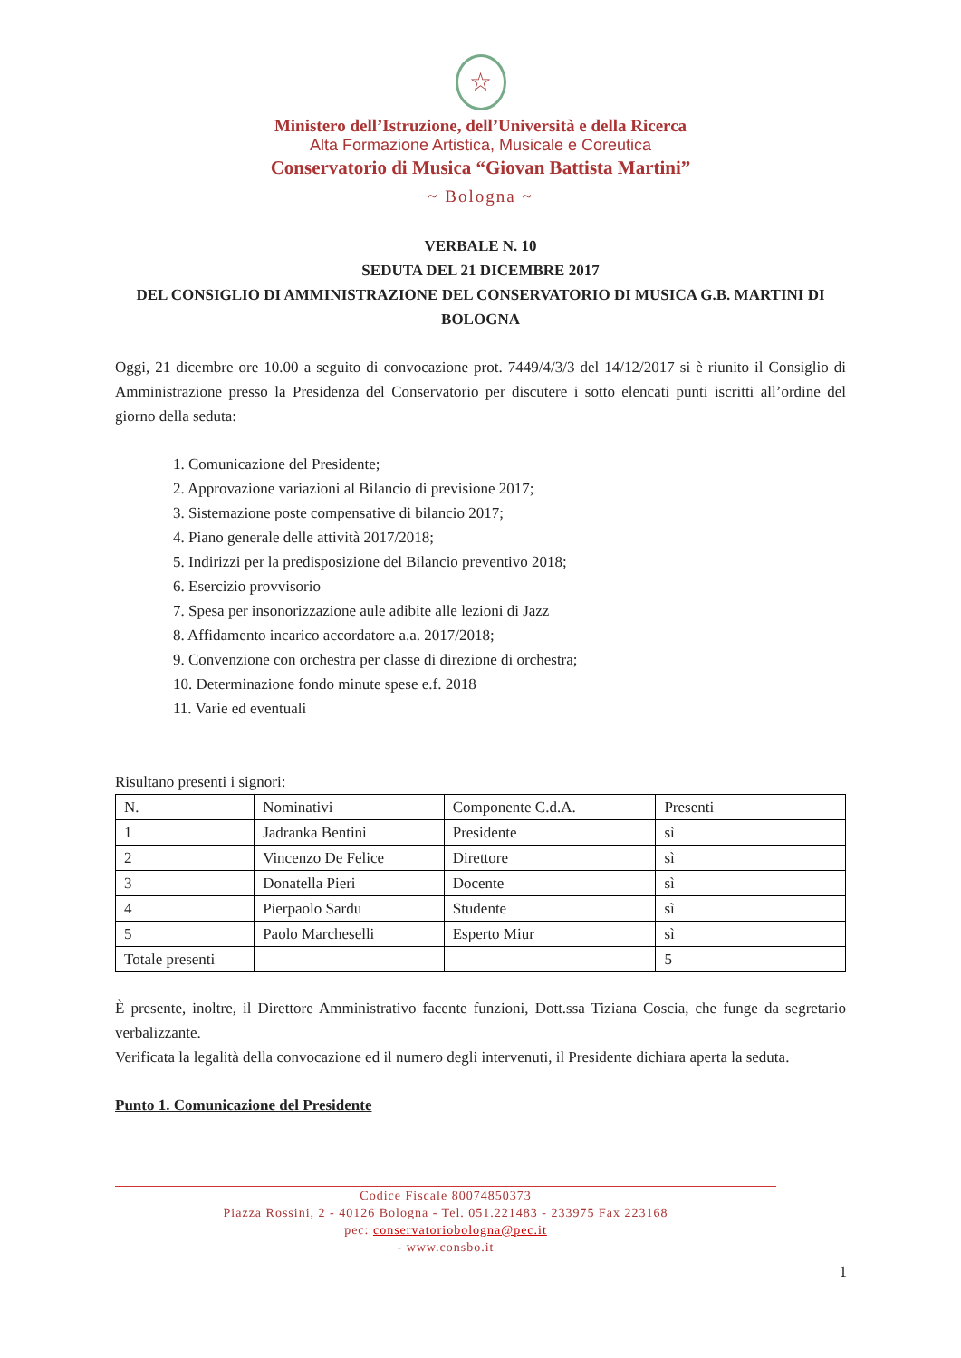☆
Ministero dell’Istruzione, dell’Università e della Ricerca
Alta Formazione Artistica, Musicale e Coreutica
Conservatorio di Musica “Giovan Battista Martini”
~ Bologna ~
VERBALE N. 10
SEDUTA DEL 21 DICEMBRE 2017
DEL CONSIGLIO DI AMMINISTRAZIONE DEL CONSERVATORIO DI MUSICA G.B. MARTINI DI BOLOGNA
Oggi, 21 dicembre ore 10.00 a seguito di convocazione prot. 7449/4/3/3 del 14/12/2017 si è riunito il Consiglio di Amministrazione presso la Presidenza del Conservatorio per discutere i sotto elencati punti iscritti all’ordine del giorno della seduta:
1. Comunicazione del Presidente;
2. Approvazione variazioni al Bilancio di previsione 2017;
3. Sistemazione poste compensative di bilancio 2017;
4. Piano generale delle attività 2017/2018;
5. Indirizzi per la predisposizione del Bilancio preventivo 2018;
6. Esercizio provvisorio
7. Spesa per insonorizzazione aule adibite alle lezioni di Jazz
8. Affidamento incarico accordatore a.a. 2017/2018;
9. Convenzione con orchestra per classe di direzione di orchestra;
10. Determinazione fondo minute spese e.f. 2018
11. Varie ed eventuali
Risultano presenti i signori:
| N. | Nominativi | Componente C.d.A. | Presenti |
| --- | --- | --- | --- |
| 1 | Jadranka Bentini | Presidente | sì |
| 2 | Vincenzo De Felice | Direttore | sì |
| 3 | Donatella Pieri | Docente | sì |
| 4 | Pierpaolo Sardu | Studente | sì |
| 5 | Paolo Marcheselli | Esperto Miur | sì |
| Totale presenti | | | 5 |
È presente, inoltre, il Direttore Amministrativo facente funzioni, Dott.ssa Tiziana Coscia, che funge da segretario verbalizzante.
Verificata la legalità della convocazione ed il numero degli intervenuti, il Presidente dichiara aperta la seduta.
Punto 1. Comunicazione del Presidente
Codice Fiscale 80074850373
Piazza Rossini, 2 - 40126 Bologna - Tel. 051.221483 - 233975 Fax 223168
pec: conservatoriobologna@pec.it
- www.consbo.it
1